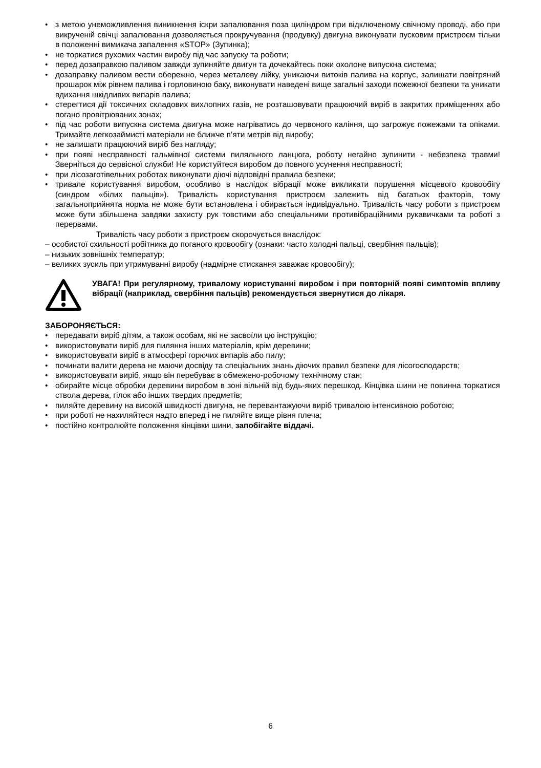• з метою унеможливлення виникнення іскри запалювання поза циліндром при відключеному свічному проводі, або при викрученій свічці запалювання дозволяється прокручування (продувку) двигуна виконувати пусковим пристроєм тільки в положенні вимикача запалення «STOP» (Зупинка);
• не торкатися рухомих частин виробу під час запуску та роботи;
• перед дозаправкою паливом завжди зупиняйте двигун та дочекайтесь поки охолоне випускна система;
• дозаправку паливом вести обережно, через металеву лійку, уникаючи витоків палива на корпус, залишати повітряний прошарок між рівнем палива і горловиною баку, виконувати наведені вище загальні заходи пожежної безпеки та уникати вдихання шкідливих випарів палива;
• стерегтися дії токсичних складових вихлопних газів, не розташовувати працюючий виріб в закритих приміщеннях або погано провітрюваних зонах;
• під час роботи випускна система двигуна може нагріватись до червоного каління, що загрожує пожежами та опіками. Тримайте легкозаймисті матеріали не ближче п’яти метрів від виробу;
• не залишати працюючий виріб без нагляду;
• при появі несправності гальмівної системи пиляльного ланцюга, роботу негайно зупинити - небезпека травми! Зверніться до сервісної служби! Не користуйтеся виробом до повного усунення несправності;
• при лісозаготівельних роботах виконувати діючі відповідні правила безпеки;
• тривале користування виробом, особливо в наслідок вібрації може викликати порушення місцевого кровообігу (синдром «білих пальців»). Тривалість користування пристроєм залежить від багатьох факторів, тому загальноприйнята норма не може бути встановлена і обирається індивідуально. Тривалість часу роботи з пристроєм може бути збільшена завдяки захисту рук товстими або спеціальними противібраційними рукавичками та роботі з перервами.
Тривалість часу роботи з пристроєм скорочується внаслідок:
– особистої схильності робітника до поганого кровообігу (ознаки: часто холодні пальці, свербіння пальців);
– низьких зовнішніх температур;
– великих зусиль при утримуванні виробу (надмірне стискання заважає кровообігу);
УВАГА! При регулярному, тривалому користуванні виробом і при повторній появі симптомів впливу вібрації (наприклад, свербіння пальців) рекомендується звернутися до лікаря.
ЗАБОРОНЯЄТЬСЯ:
• передавати виріб дітям, а також особам, які не засвоїли цю інструкцію;
• використовувати виріб для пиляння інших матеріалів, крім деревини;
• використовувати виріб в атмосфері горючих випарів або пилу;
• починати валити дерева не маючи досвіду та спеціальних знань діючих правил безпеки для лісогосподарств;
• використовувати виріб, якщо він перебуває в обмежено-робочому технічному стан;
• обирайте місце обробки деревини виробом в зоні вільній від будь-яких перешкод. Кінцівка шини не повинна торкатися ствола дерева, гілок або інших твердих предметів;
• пиляйте деревину на високій швидкості двигуна, не перевантажуючи виріб тривалою інтенсивною роботою;
• при роботі не нахиляйтеся надто вперед і не пиляйте вище рівня плеча;
• постійно контролюйте положення кінцівки шини, запобігайте віддачі.
6